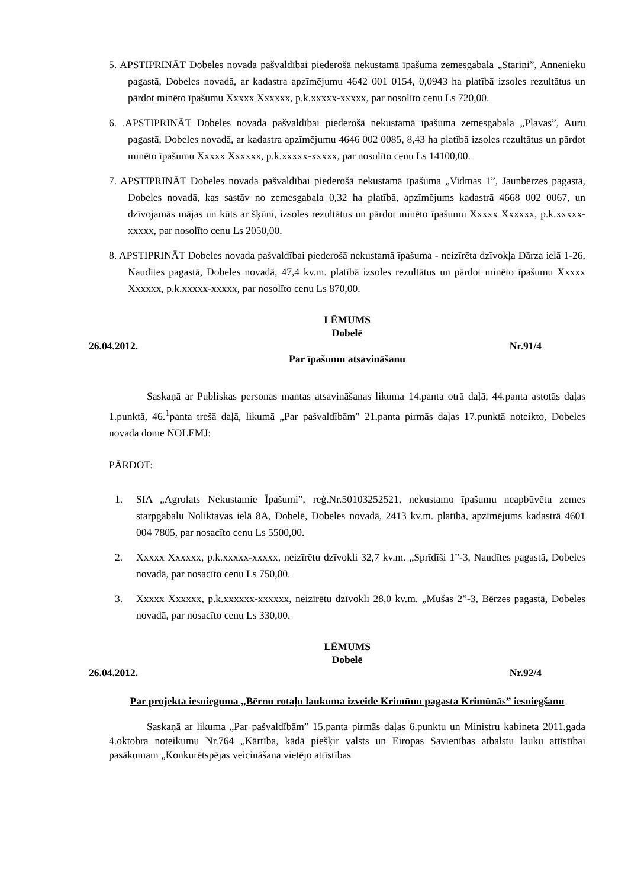5. APSTIPRINĀT Dobeles novada pašvaldībai piederošā nekustamā īpašuma zemesgabala „Stariņi”, Annenieku pagastā, Dobeles novadā, ar kadastra apzīmējumu 4642 001 0154, 0,0943 ha platībā izsoles rezultātus un pārdot minēto īpašumu Xxxxx Xxxxxx, p.k.xxxxx-xxxxx, par nosolīto cenu Ls 720,00.
6. .APSTIPRINĀT Dobeles novada pašvaldībai piederošā nekustamā īpašuma zemesgabala „Pļavas”, Auru pagastā, Dobeles novadā, ar kadastra apzīmējumu 4646 002 0085, 8,43 ha platībā izsoles rezultātus un pārdot minēto īpašumu Xxxxx Xxxxxx, p.k.xxxxx-xxxxx, par nosolīto cenu Ls 14100,00.
7. APSTIPRINĀT Dobeles novada pašvaldībai piederošā nekustamā īpašuma „Vidmas 1”, Jaunbērzes pagastā, Dobeles novadā, kas sastāv no zemesgabala 0,32 ha platībā, apzīmējums kadastrā 4668 002 0067, un dzīvojamās mājas un kūts ar šķūni, izsoles rezultātus un pārdot minēto īpašumu Xxxxx Xxxxxx, p.k.xxxxx-xxxxx, par nosolīto cenu Ls 2050,00.
8. APSTIPRINĀT Dobeles novada pašvaldībai piederošā nekustamā īpašuma - neizīrēta dzīvokļa Dārza ielā 1-26, Naudītes pagastā, Dobeles novadā, 47,4 kv.m. platībā izsoles rezultātus un pārdot minēto īpašumu Xxxxx Xxxxxx, p.k.xxxxx-xxxxx, par nosolīto cenu Ls 870,00.
LĒMUMS
Dobelē
26.04.2012. Nr.91/4
Par īpašumu atsavināšanu
Saskaņā ar Publiskas personas mantas atsavināšanas likuma 14.panta otrā daļā, 44.panta astotās daļas 1.punktā, 46.<sup>1</sup>panta trešā daļā, likumā „Par pašvaldībām” 21.panta pirmās daļas 17.punktā noteikto, Dobeles novada dome NOLEMJ:
PĀRDOT:
1. SIA „Agrolats Nekustamie Īpašumi”, reģ.Nr.50103252521, nekustamo īpašumu neapbūvētu zemes starpgabalu Noliktavas ielā 8A, Dobelē, Dobeles novadā, 2413 kv.m. platībā, apzīmējums kadastrā 4601 004 7805, par nosacīto cenu Ls 5500,00.
2. Xxxxx Xxxxxx, p.k.xxxxx-xxxxx, neizīrētu dzīvokli 32,7 kv.m. „Sprīdīši 1”-3, Naudītes pagastā, Dobeles novadā, par nosacīto cenu Ls 750,00.
3. Xxxxx Xxxxxx, p.k.xxxxxx-xxxxxx, neizīrētu dzīvokli 28,0 kv.m. „Mušas 2”-3, Bērzes pagastā, Dobeles novadā, par nosacīto cenu Ls 330,00.
LĒMUMS
Dobelē
26.04.2012. Nr.92/4
Par projekta iesnieguma „Bērnu rotaļu laukuma izveide Krimūnu pagasta Krimūnās” iesniegšanu
Saskaņā ar likuma „Par pašvaldībām” 15.panta pirmās daļas 6.punktu un Ministru kabineta 2011.gada 4.oktobra noteikumu Nr.764 „Kārtība, kādā piešķir valsts un Eiropas Savienības atbalstu lauku attīstībai pasākumam „Konkurētspējas veicināšana vietējo attīstības